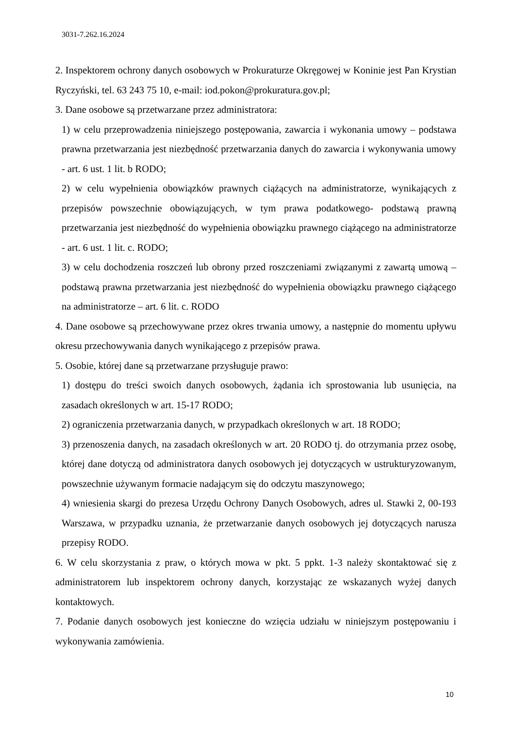3031-7.262.16.2024
2. Inspektorem ochrony danych osobowych w Prokuraturze Okręgowej w Koninie jest Pan Krystian Ryczyński, tel. 63 243 75 10, e-mail: iod.pokon@prokuratura.gov.pl;
3. Dane osobowe są przetwarzane przez administratora:
1) w celu przeprowadzenia niniejszego postępowania, zawarcia i wykonania umowy – podstawa prawna przetwarzania jest niezbędność przetwarzania danych do zawarcia i wykonywania umowy - art. 6 ust. 1 lit. b RODO;
2) w celu wypełnienia obowiązków prawnych ciążących na administratorze, wynikających z przepisów powszechnie obowiązujących, w tym prawa podatkowego- podstawą prawną przetwarzania jest niezbędność do wypełnienia obowiązku prawnego ciążącego na administratorze - art. 6 ust. 1 lit. c. RODO;
3) w celu dochodzenia roszczeń lub obrony przed roszczeniami związanymi z zawartą umową – podstawą prawna przetwarzania jest niezbędność do wypełnienia obowiązku prawnego ciążącego na administratorze – art. 6 lit. c. RODO
4. Dane osobowe są przechowywane przez okres trwania umowy, a następnie do momentu upływu okresu przechowywania danych wynikającego z przepisów prawa.
5. Osobie, której dane są przetwarzane przysługuje prawo:
1) dostępu do treści swoich danych osobowych, żądania ich sprostowania lub usunięcia, na zasadach określonych w art. 15-17 RODO;
2) ograniczenia przetwarzania danych, w przypadkach określonych w art. 18 RODO;
3) przenoszenia danych, na zasadach określonych w art. 20 RODO tj. do otrzymania przez osobę, której dane dotyczą od administratora danych osobowych jej dotyczących w ustrukturyzowanym, powszechnie używanym formacie nadającym się do odczytu maszynowego;
4) wniesienia skargi do prezesa Urzędu Ochrony Danych Osobowych, adres ul. Stawki 2, 00-193 Warszawa, w przypadku uznania, że przetwarzanie danych osobowych jej dotyczących narusza przepisy RODO.
6. W celu skorzystania z praw, o których mowa w pkt. 5 ppkt. 1-3 należy skontaktować się z administratorem lub inspektorem ochrony danych, korzystając ze wskazanych wyżej danych kontaktowych.
7. Podanie danych osobowych jest konieczne do wzięcia udziału w niniejszym postępowaniu i wykonywania zamówienia.
10